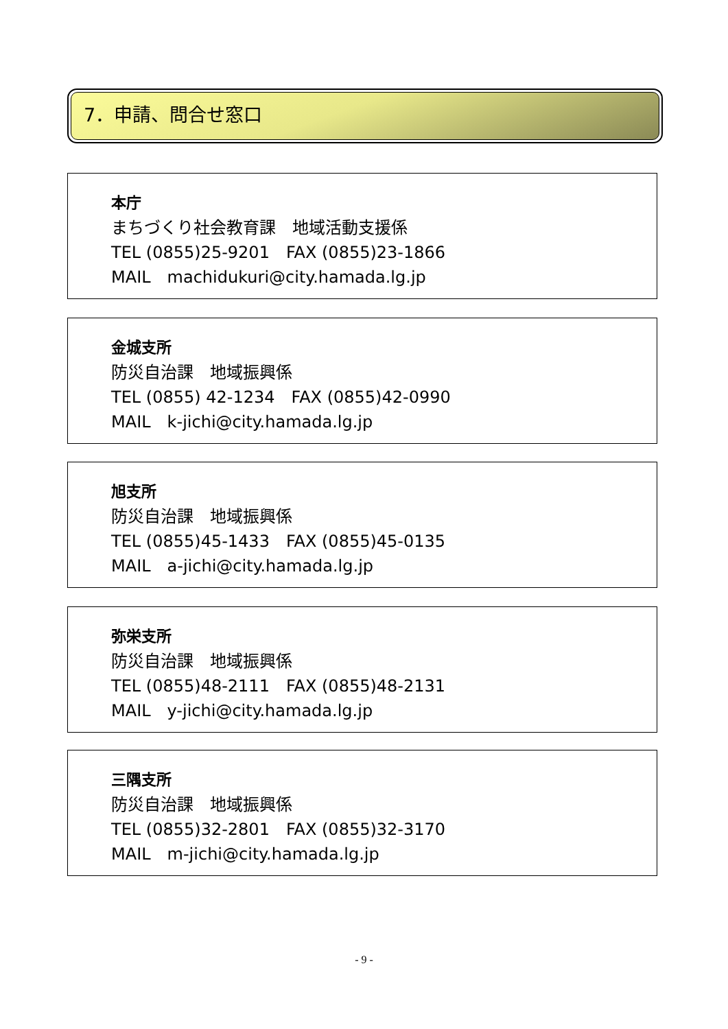7．申請、問合せ窓口
本庁
まちづくり社会教育課　地域活動支援係
TEL (0855)25-9201　FAX (0855)23-1866
MAIL　machidukuri@city.hamada.lg.jp
金城支所
防災自治課　地域振興係
TEL (0855) 42-1234　FAX (0855)42-0990
MAIL　k-jichi@city.hamada.lg.jp
旭支所
防災自治課　地域振興係
TEL (0855)45-1433　FAX (0855)45-0135
MAIL　a-jichi@city.hamada.lg.jp
弥栄支所
防災自治課　地域振興係
TEL (0855)48-2111　FAX (0855)48-2131
MAIL　y-jichi@city.hamada.lg.jp
三隅支所
防災自治課　地域振興係
TEL (0855)32-2801　FAX (0855)32-3170
MAIL　m-jichi@city.hamada.lg.jp
- 9 -